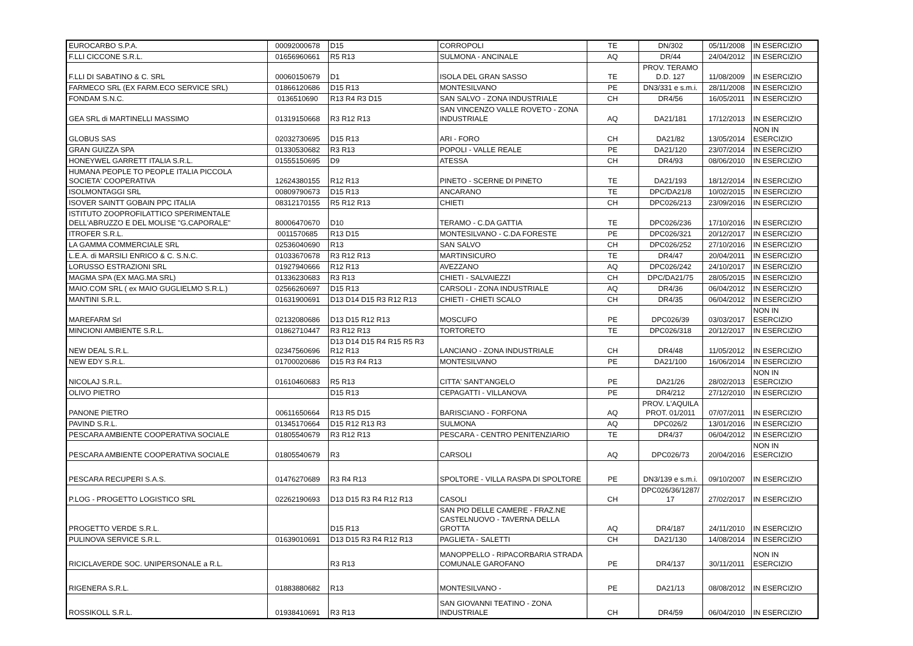| EUROCARBO S.P.A. | 00092000678 | D15 | CORROPOLI | TE | DN/302 | 05/11/2008 | IN ESERCIZIO |
| F.LLI CICCONE S.R.L. | 01656960661 | R5 R13 | SULMONA - ANCINALE | AQ | DR/44 | 24/04/2012 | IN ESERCIZIO |
| F.LLI DI SABATINO & C. SRL | 00060150679 | D1 | ISOLA DEL GRAN SASSO | TE | PROV. TERAMO D.D. 127 | 11/08/2009 | IN ESERCIZIO |
| FARMECO SRL (EX FARM.ECO SERVICE SRL) | 01866120686 | D15 R13 | MONTESILVANO | PE | DN3/331 e s.m.i. | 28/11/2008 | IN ESERCIZIO |
| FONDAM S.N.C. | 0136510690 | R13 R4 R3 D15 | SAN SALVO - ZONA INDUSTRIALE | CH | DR4/56 | 16/05/2011 | IN ESERCIZIO |
| GEA SRL di MARTINELLI MASSIMO | 01319150668 | R3 R12 R13 | SAN VINCENZO VALLE ROVETO - ZONA INDUSTRIALE | AQ | DA21/181 | 17/12/2013 | IN ESERCIZIO |
| GLOBUS SAS | 02032730695 | D15 R13 | ARI - FORO | CH | DA21/82 | 13/05/2014 | NON IN ESERCIZIO |
| GRAN GUIZZA SPA | 01330530682 | R3 R13 | POPOLI - VALLE REALE | PE | DA21/120 | 23/07/2014 | IN ESERCIZIO |
| HONEYWEL GARRETT ITALIA S.R.L. | 01555150695 | D9 | ATESSA | CH | DR4/93 | 08/06/2010 | IN ESERCIZIO |
| HUMANA PEOPLE TO PEOPLE ITALIA PICCOLA SOCIETA' COOPERATIVA | 12624380155 | R12 R13 | PINETO - SCERNE DI PINETO | TE | DA21/193 | 18/12/2014 | IN ESERCIZIO |
| ISOLMONTAGGI SRL | 00809790673 | D15 R13 | ANCARANO | TE | DPC/DA21/8 | 10/02/2015 | IN ESERCIZIO |
| ISOVER SAINTT GOBAIN PPC ITALIA | 08312170155 | R5 R12 R13 | CHIETI | CH | DPC026/213 | 23/09/2016 | IN ESERCIZIO |
| ISTITUTO ZOOPROFILATTICO SPERIMENTALE DELL'ABRUZZO E DEL MOLISE "G.CAPORALE" | 80006470670 | D10 | TERAMO - C.DA GATTIA | TE | DPC026/236 | 17/10/2016 | IN ESERCIZIO |
| ITROFER S.R.L. | 0011570685 | R13 D15 | MONTESILVANO - C.DA FORESTE | PE | DPC026/321 | 20/12/2017 | IN ESERCIZIO |
| LA GAMMA COMMERCIALE SRL | 02536040690 | R13 | SAN SALVO | CH | DPC026/252 | 27/10/2016 | IN ESERCIZIO |
| L.E.A. di MARSILI ENRICO & C. S.N.C. | 01033670678 | R3 R12 R13 | MARTINSICURO | TE | DR4/47 | 20/04/2011 | IN ESERCIZIO |
| LORUSSO ESTRAZIONI SRL | 01927940666 | R12 R13 | AVEZZANO | AQ | DPC026/242 | 24/10/2017 | IN ESERCIZIO |
| MAGMA SPA (EX MAG.MA SRL) | 01336230683 | R3 R13 | CHIETI - SALVAIEZZI | CH | DPC/DA21/75 | 28/05/2015 | IN ESERCIZIO |
| MAIO.COM SRL ( ex MAIO GUGLIELMO S.R.L.) | 02566260697 | D15 R13 | CARSOLI - ZONA INDUSTRIALE | AQ | DR4/36 | 06/04/2012 | IN ESERCIZIO |
| MANTINI S.R.L. | 01631900691 | D13 D14 D15 R3 R12 R13 | CHIETI - CHIETI SCALO | CH | DR4/35 | 06/04/2012 | IN ESERCIZIO |
| MAREFARM Srl | 02132080686 | D13 D15 R12 R13 | MOSCUFO | PE | DPC026/39 | 03/03/2017 | NON IN ESERCIZIO |
| MINCIONI AMBIENTE S.R.L. | 01862710447 | R3 R12 R13 | TORTORETO | TE | DPC026/318 | 20/12/2017 | IN ESERCIZIO |
| NEW DEAL S.R.L. | 02347560696 | D13 D14 D15 R4 R15 R5 R3 R12 R13 | LANCIANO - ZONA INDUSTRIALE | CH | DR4/48 | 11/05/2012 | IN ESERCIZIO |
| NEW EDY S.R.L. | 01700020686 | D15 R3 R4 R13 | MONTESILVANO | PE | DA21/100 | 16/06/2014 | IN ESERCIZIO |
| NICOLAJ S.R.L. | 01610460683 | R5 R13 | CITTA' SANT'ANGELO | PE | DA21/26 | 28/02/2013 | NON IN ESERCIZIO |
| OLIVO PIETRO | | D15 R13 | CEPAGATTI - VILLANOVA | PE | DR4/212 | 27/12/2010 | IN ESERCIZIO |
| PANONE PIETRO | 00611650664 | R13 R5 D15 | BARISCIANO - FORFONA | AQ | PROV. L'AQUILA PROT. 01/2011 | 07/07/2011 | IN ESERCIZIO |
| PAVIND S.R.L. | 01345170664 | D15 R12 R13 R3 | SULMONA | AQ | DPC026/2 | 13/01/2016 | IN ESERCIZIO |
| PESCARA AMBIENTE COOPERATIVA SOCIALE | 01805540679 | R3 R12 R13 | PESCARA - CENTRO PENITENZIARIO | TE | DR4/37 | 06/04/2012 | IN ESERCIZIO |
| PESCARA AMBIENTE COOPERATIVA SOCIALE | 01805540679 | R3 | CARSOLI | AQ | DPC026/73 | 20/04/2016 | NON IN ESERCIZIO |
| PESCARA RECUPERI S.A.S. | 01476270689 | R3 R4 R13 | SPOLTORE - VILLA RASPA DI SPOLTORE | PE | DN3/139 e s.m.i. | 09/10/2007 | IN ESERCIZIO |
| P.LOG - PROGETTO LOGISTICO SRL | 02262190693 | D13 D15 R3 R4 R12 R13 | CASOLI | CH | DPC026/36/1287/ 17 | 27/02/2017 | IN ESERCIZIO |
| PROGETTO VERDE S.R.L. | | D15 R13 | SAN PIO DELLE CAMERE - FRAZ.NE CASTELNUOVO - TAVERNA DELLA GROTTA | AQ | DR4/187 | 24/11/2010 | IN ESERCIZIO |
| PULINOVA SERVICE S.R.L. | 01639010691 | D13 D15 R3 R4 R12 R13 | PAGLIETA - SALETTI | CH | DA21/130 | 14/08/2014 | IN ESERCIZIO |
| RICICLAVERDE SOC. UNIPERSONALE a R.L. | | R3 R13 | MANOPPELLO - RIPACORBARIA STRADA COMUNALE GAROFANO | PE | DR4/137 | 30/11/2011 | NON IN ESERCIZIO |
| RIGENERA S.R.L. | 01883880682 | R13 | MONTESILVANO - | PE | DA21/13 | 08/08/2012 | IN ESERCIZIO |
| ROSSIKOLL S.R.L. | 01938410691 | R3 R13 | SAN GIOVANNI TEATINO - ZONA INDUSTRIALE | CH | DR4/59 | 06/04/2010 | IN ESERCIZIO |